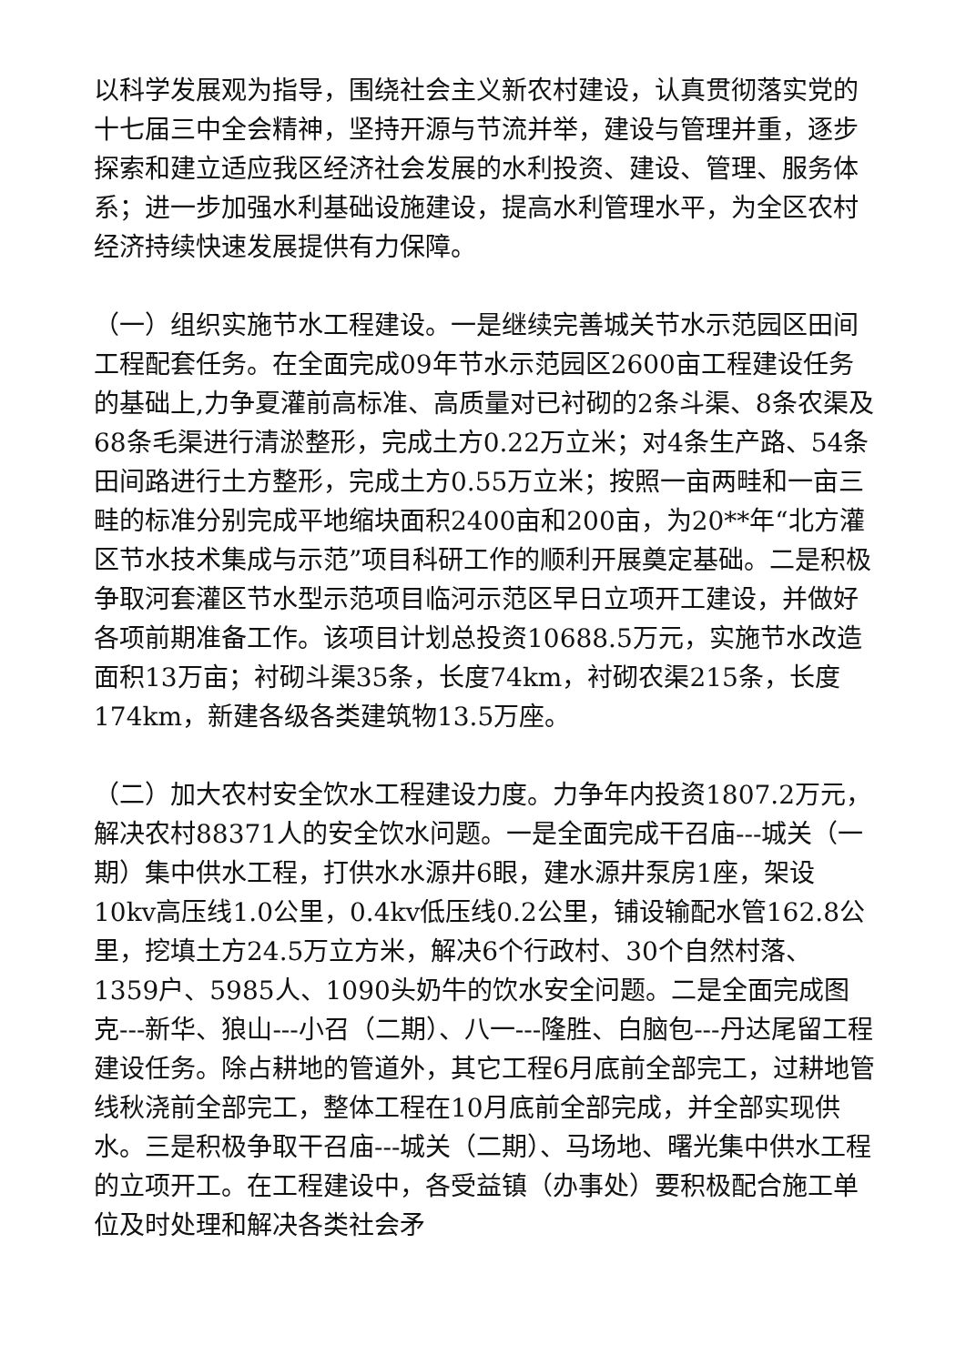以科学发展观为指导，围绕社会主义新农村建设，认真贯彻落实党的十七届三中全会精神，坚持开源与节流并举，建设与管理并重，逐步探索和建立适应我区经济社会发展的水利投资、建设、管理、服务体系；进一步加强水利基础设施建设，提高水利管理水平，为全区农村经济持续快速发展提供有力保障。
（一）组织实施节水工程建设。一是继续完善城关节水示范园区田间工程配套任务。在全面完成09年节水示范园区2600亩工程建设任务的基础上,力争夏灌前高标准、高质量对已衬砌的2条斗渠、8条农渠及68条毛渠进行清淤整形，完成土方0.22万立米；对4条生产路、54条田间路进行土方整形，完成土方0.55万立米；按照一亩两畦和一亩三畦的标准分别完成平地缩块面积2400亩和200亩，为20**年“北方灌区节水技术集成与示范”项目科研工作的顺利开展奠定基础。二是积极争取河套灌区节水型示范项目临河示范区早日立项开工建设，并做好各项前期准备工作。该项目计划总投资10688.5万元，实施节水改造面积13万亩；衬砌斗渠35条，长度74km，衬砌农渠215条，长度174km，新建各级各类建筑物13.5万座。
（二）加大农村安全饮水工程建设力度。力争年内投资1807.2万元，解决农村88371人的安全饮水问题。一是全面完成干召庙---城关（一期）集中供水工程，打供水水源井6眼，建水源井泵房1座，架设10kv高压线1.0公里，0.4kv低压线0.2公里，铺设输配水管162.8公里，挖填土方24.5万立方米，解决6个行政村、30个自然村落、1359户、5985人、1090头奶牛的饮水安全问题。二是全面完成图克---新华、狼山---小召（二期）、八一---隆胜、白脑包---丹达尾留工程建设任务。除占耕地的管道外，其它工程6月底前全部完工，过耕地管线秋浇前全部完工，整体工程在10月底前全部完成，并全部实现供水。三是积极争取干召庙---城关（二期）、马场地、曙光集中供水工程的立项开工。在工程建设中，各受益镇（办事处）要积极配合施工单位及时处理和解决各类社会矛